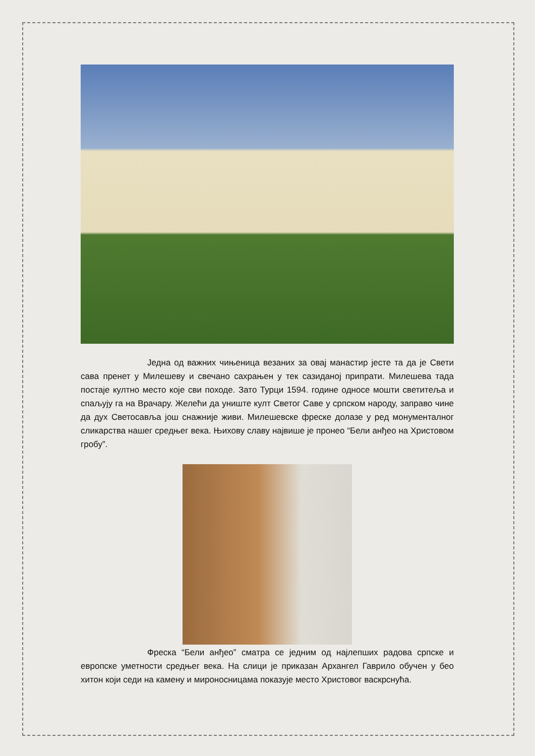Једна од важних чињеница везаних за овај манастир јесте та да је Свети сава пренет у Милешеву и свечано сахрањен у тек сазиданој припрати. Милешева тада постаје култно место које сви походе. Зато Турци 1594. године односе мошти светитеља и спаљују га на Врачару. Желећи да униште култ Светог Саве у српском народу, заправо чине да дух Светосавља још снажније живи. Милешевске фреске долазе у ред монументалног сликарства нашег средњег века. Њихову славу највише је пронео “Бели анђео на Христовом гробу”.
Фреска “Бели анђео” сматра се једним од најлепших радова српске и европске уметности средњег века. На слици је приказан Архангел Гаврило обучен у бео хитон који седи на камену и мироносницама показује место Христовог васкрснућа.